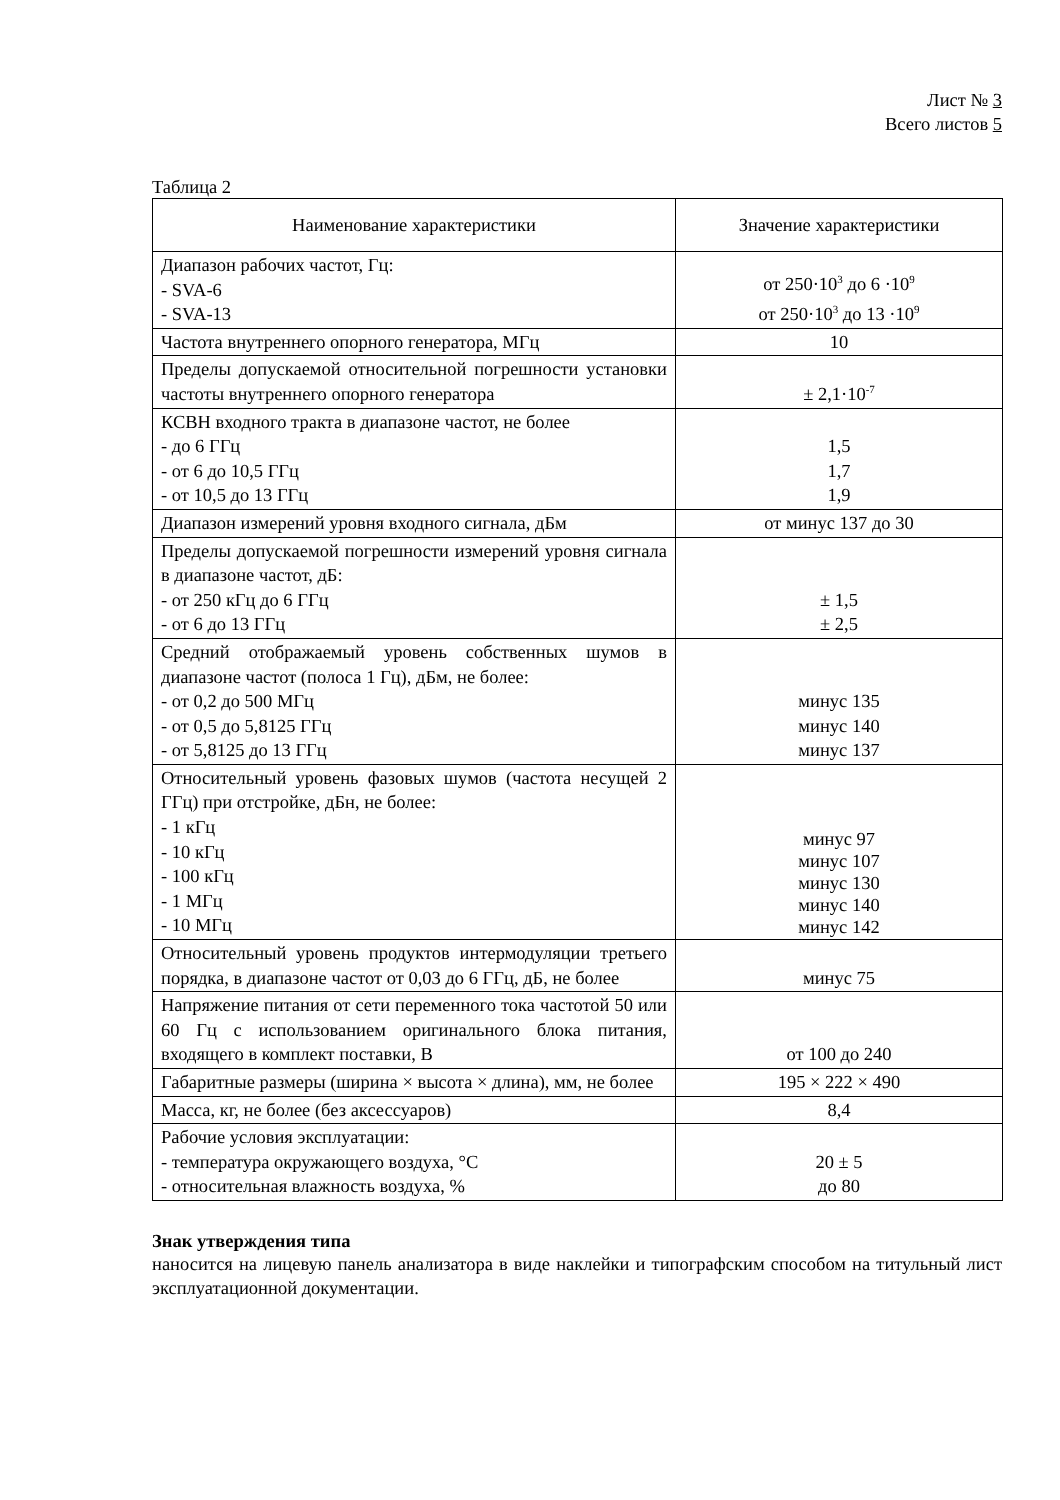Лист № 3
Всего листов 5
Таблица 2
| Наименование характеристики | Значение характеристики |
| --- | --- |
| Диапазон рабочих частот, Гц: - SVA-6 - SVA-13 | от 250·10<sup>3</sup> до 6 ·10<sup>9</sup> от 250·10<sup>3</sup> до 13 ·10<sup>9</sup> |
| Частота внутреннего опорного генератора, МГц | 10 |
| Пределы допускаемой относительной погрешности установки частоты внутреннего опорного генератора | ± 2,1·10<sup>-7</sup> |
| КСВН входного тракта в диапазоне частот, не более - до 6 ГГц - от 6 до 10,5 ГГц - от 10,5 до 13 ГГц | 1,5 1,7 1,9 |
| Диапазон измерений уровня входного сигнала, дБм | от минус 137 до 30 |
| Пределы допускаемой погрешности измерений уровня сигнала в диапазоне частот, дБ: - от 250 кГц до 6 ГГц - от 6 до 13 ГГц | ± 1,5 ± 2,5 |
| Средний отображаемый уровень собственных шумов в диапазоне частот (полоса 1 Гц), дБм, не более: - от 0,2 до 500 МГц - от 0,5 до 5,8125 ГГц - от 5,8125 до 13 ГГц | минус 135 минус 140 минус 137 |
| Относительный уровень фазовых шумов (частота несущей 2 ГГц) при отстройке, дБн, не более: - 1 кГц - 10 кГц - 100 кГц - 1 МГц - 10 МГц | минус 97 минус 107 минус 130 минус 140 минус 142 |
| Относительный уровень продуктов интермодуляции третьего порядка, в диапазоне частот от 0,03 до 6 ГГц, дБ, не более | минус 75 |
| Напряжение питания от сети переменного тока частотой 50 или 60 Гц с использованием оригинального блока питания, входящего в комплект поставки, В | от 100 до 240 |
| Габаритные размеры (ширина × высота × длина), мм, не более | 195 × 222 × 490 |
| Масса, кг, не более (без аксессуаров) | 8,4 |
| Рабочие условия эксплуатации: - температура окружающего воздуха, °С - относительная влажность воздуха, % | 20 ± 5 до 80 |
Знак утверждения типа
наносится на лицевую панель анализатора в виде наклейки и типографским способом на титульный лист эксплуатационной документации.